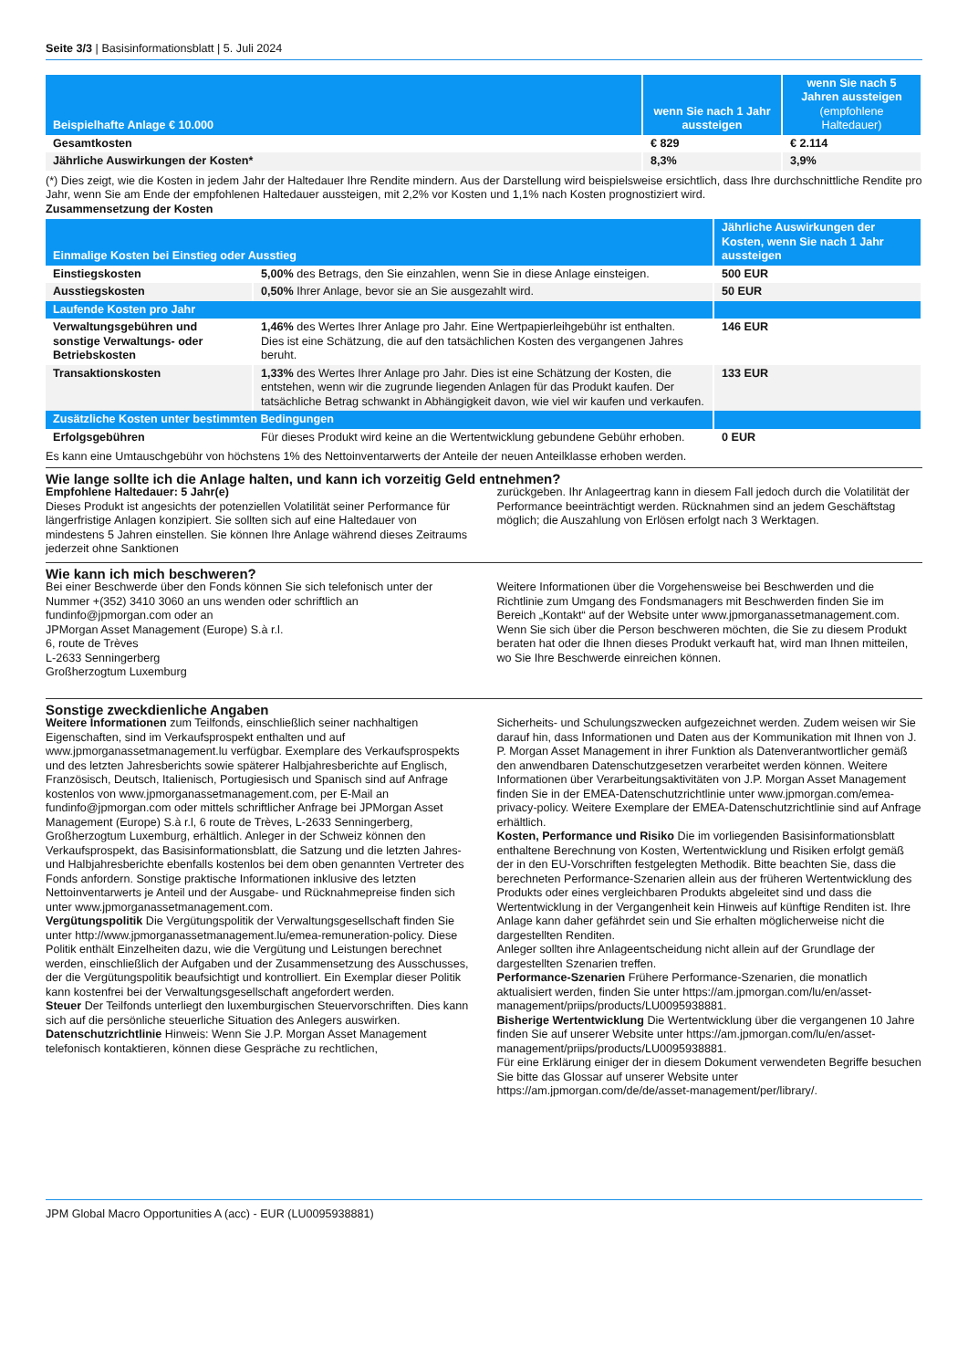Seite 3/3 | Basisinformationsblatt | 5. Juli 2024
| Beispielhafte Anlage € 10.000 | wenn Sie nach 1 Jahr aussteigen | wenn Sie nach 5 Jahren aussteigen (empfohlene Haltedauer) |
| --- | --- | --- |
| Gesamtkosten | € 829 | € 2.114 |
| Jährliche Auswirkungen der Kosten* | 8,3% | 3,9% |
(*) Dies zeigt, wie die Kosten in jedem Jahr der Haltedauer Ihre Rendite mindern. Aus der Darstellung wird beispielsweise ersichtlich, dass Ihre durchschnittliche Rendite pro Jahr, wenn Sie am Ende der empfohlenen Haltedauer aussteigen, mit 2,2% vor Kosten und 1,1% nach Kosten prognostiziert wird.
Zusammensetzung der Kosten
| Einmalige Kosten bei Einstieg oder Ausstieg | | Jährliche Auswirkungen der Kosten, wenn Sie nach 1 Jahr aussteigen |
| --- | --- | --- |
| Einstiegskosten | 5,00% des Betrags, den Sie einzahlen, wenn Sie in diese Anlage einsteigen. | 500 EUR |
| Ausstiegskosten | 0,50% Ihrer Anlage, bevor sie an Sie ausgezahlt wird. | 50 EUR |
| Laufende Kosten pro Jahr | | |
| Verwaltungsgebühren und sonstige Verwaltungs- oder Betriebskosten | 1,46% des Wertes Ihrer Anlage pro Jahr. Eine Wertpapierleihgebühr ist enthalten. Dies ist eine Schätzung, die auf den tatsächlichen Kosten des vergangenen Jahres beruht. | 146 EUR |
| Transaktionskosten | 1,33% des Wertes Ihrer Anlage pro Jahr. Dies ist eine Schätzung der Kosten, die entstehen, wenn wir die zugrunde liegenden Anlagen für das Produkt kaufen. Der tatsächliche Betrag schwankt in Abhängigkeit davon, wie viel wir kaufen und verkaufen. | 133 EUR |
| Zusätzliche Kosten unter bestimmten Bedingungen | | |
| Erfolgsgebühren | Für dieses Produkt wird keine an die Wertentwicklung gebundene Gebühr erhoben. | 0 EUR |
Es kann eine Umtauschgebühr von höchstens 1% des Nettoinventarwerts der Anteile der neuen Anteilklasse erhoben werden.
Wie lange sollte ich die Anlage halten, und kann ich vorzeitig Geld entnehmen?
Empfohlene Haltedauer: 5 Jahr(e)
Dieses Produkt ist angesichts der potenziellen Volatilität seiner Performance für längerfristige Anlagen konzipiert. Sie sollten sich auf eine Haltedauer von mindestens 5 Jahren einstellen. Sie können Ihre Anlage während dieses Zeitraums jederzeit ohne Sanktionen
zurückgeben. Ihr Anlageertrag kann in diesem Fall jedoch durch die Volatilität der Performance beeinträchtigt werden. Rücknahmen sind an jedem Geschäftstag möglich; die Auszahlung von Erlösen erfolgt nach 3 Werktagen.
Wie kann ich mich beschweren?
Bei einer Beschwerde über den Fonds können Sie sich telefonisch unter der Nummer +(352) 3410 3060 an uns wenden oder schriftlich an fundinfo@jpmorgan.com oder an
JPMorgan Asset Management (Europe) S.à r.l.
6, route de Trèves
L-2633 Senningerberg
Großherzogtum Luxemburg
Weitere Informationen über die Vorgehensweise bei Beschwerden und die Richtlinie zum Umgang des Fondsmanagers mit Beschwerden finden Sie im Bereich „Kontakt“ auf der Website unter www.jpmorganassetmanagement.com.
Wenn Sie sich über die Person beschweren möchten, die Sie zu diesem Produkt beraten hat oder die Ihnen dieses Produkt verkauft hat, wird man Ihnen mitteilen, wo Sie Ihre Beschwerde einreichen können.
Sonstige zweckdienliche Angaben
Weitere Informationen zum Teilfonds, einschließlich seiner nachhaltigen Eigenschaften, sind im Verkaufsprospekt enthalten und auf www.jpmorganassetmanagement.lu verfügbar. Exemplare des Verkaufsprospekts und des letzten Jahresberichts sowie späterer Halbjahresberichte auf Englisch, Französisch, Deutsch, Italienisch, Portugiesisch und Spanisch sind auf Anfrage kostenlos von www.jpmorganassetmanagement.com, per E-Mail an fundinfo@jpmorgan.com oder mittels schriftlicher Anfrage bei JPMorgan Asset Management (Europe) S.à r.l, 6 route de Trèves, L-2633 Senningerberg, Großherzogtum Luxemburg, erhältlich. Anleger in der Schweiz können den Verkaufsprospekt, das Basisinformationsblatt, die Satzung und die letzten Jahres- und Halbjahresberichte ebenfalls kostenlos bei dem oben genannten Vertreter des Fonds anfordern. Sonstige praktische Informationen inklusive des letzten Nettoinventarwerts je Anteil und der Ausgabe- und Rücknahmepreise finden sich unter www.jpmorganassetmanagement.com.
Vergütungspolitik Die Vergütungspolitik der Verwaltungsgesellschaft finden Sie unter http://www.jpmorganassetmanagement.lu/emea-remuneration-policy. Diese Politik enthält Einzelheiten dazu, wie die Vergütung und Leistungen berechnet werden, einschließlich der Aufgaben und der Zusammensetzung des Ausschusses, der die Vergütungspolitik beaufsichtigt und kontrolliert. Ein Exemplar dieser Politik kann kostenfrei bei der Verwaltungsgesellschaft angefordert werden.
Steuer Der Teilfonds unterliegt den luxemburgischen Steuervorschriften. Dies kann sich auf die persönliche steuerliche Situation des Anlegers auswirken.
Datenschutzrichtlinie Hinweis: Wenn Sie J.P. Morgan Asset Management telefonisch kontaktieren, können diese Gespräche zu rechtlichen,
Sicherheits- und Schulungszwecken aufgezeichnet werden. Zudem weisen wir Sie darauf hin, dass Informationen und Daten aus der Kommunikation mit Ihnen von J. P. Morgan Asset Management in ihrer Funktion als Datenverantwortlicher gemäß den anwendbaren Datenschutzgesetzen verarbeitet werden können. Weitere Informationen über Verarbeitungsaktivitäten von J.P. Morgan Asset Management finden Sie in der EMEA-Datenschutzrichtlinie unter www.jpmorgan.com/emea-privacy-policy. Weitere Exemplare der EMEA-Datenschutzrichtlinie sind auf Anfrage erhältlich.
Kosten, Performance und Risiko Die im vorliegenden Basisinformationsblatt enthaltene Berechnung von Kosten, Wertentwicklung und Risiken erfolgt gemäß der in den EU-Vorschriften festgelegten Methodik. Bitte beachten Sie, dass die berechneten Performance-Szenarien allein aus der früheren Wertentwicklung des Produkts oder eines vergleichbaren Produkts abgeleitet sind und dass die Wertentwicklung in der Vergangenheit kein Hinweis auf künftige Renditen ist. Ihre Anlage kann daher gefährdet sein und Sie erhalten möglicherweise nicht die dargestellten Renditen.
Anleger sollten ihre Anlageentscheidung nicht allein auf der Grundlage der dargestellten Szenarien treffen.
Performance-Szenarien Frühere Performance-Szenarien, die monatlich aktualisiert werden, finden Sie unter https://am.jpmorgan.com/lu/en/asset-management/priips/products/LU0095938881.
Bisherige Wertentwicklung Die Wertentwicklung über die vergangenen 10 Jahre finden Sie auf unserer Website unter https://am.jpmorgan.com/lu/en/asset-management/priips/products/LU0095938881.
Für eine Erklärung einiger der in diesem Dokument verwendeten Begriffe besuchen Sie bitte das Glossar auf unserer Website unter https://am.jpmorgan.com/de/de/asset-management/per/library/.
JPM Global Macro Opportunities A (acc) - EUR (LU0095938881)